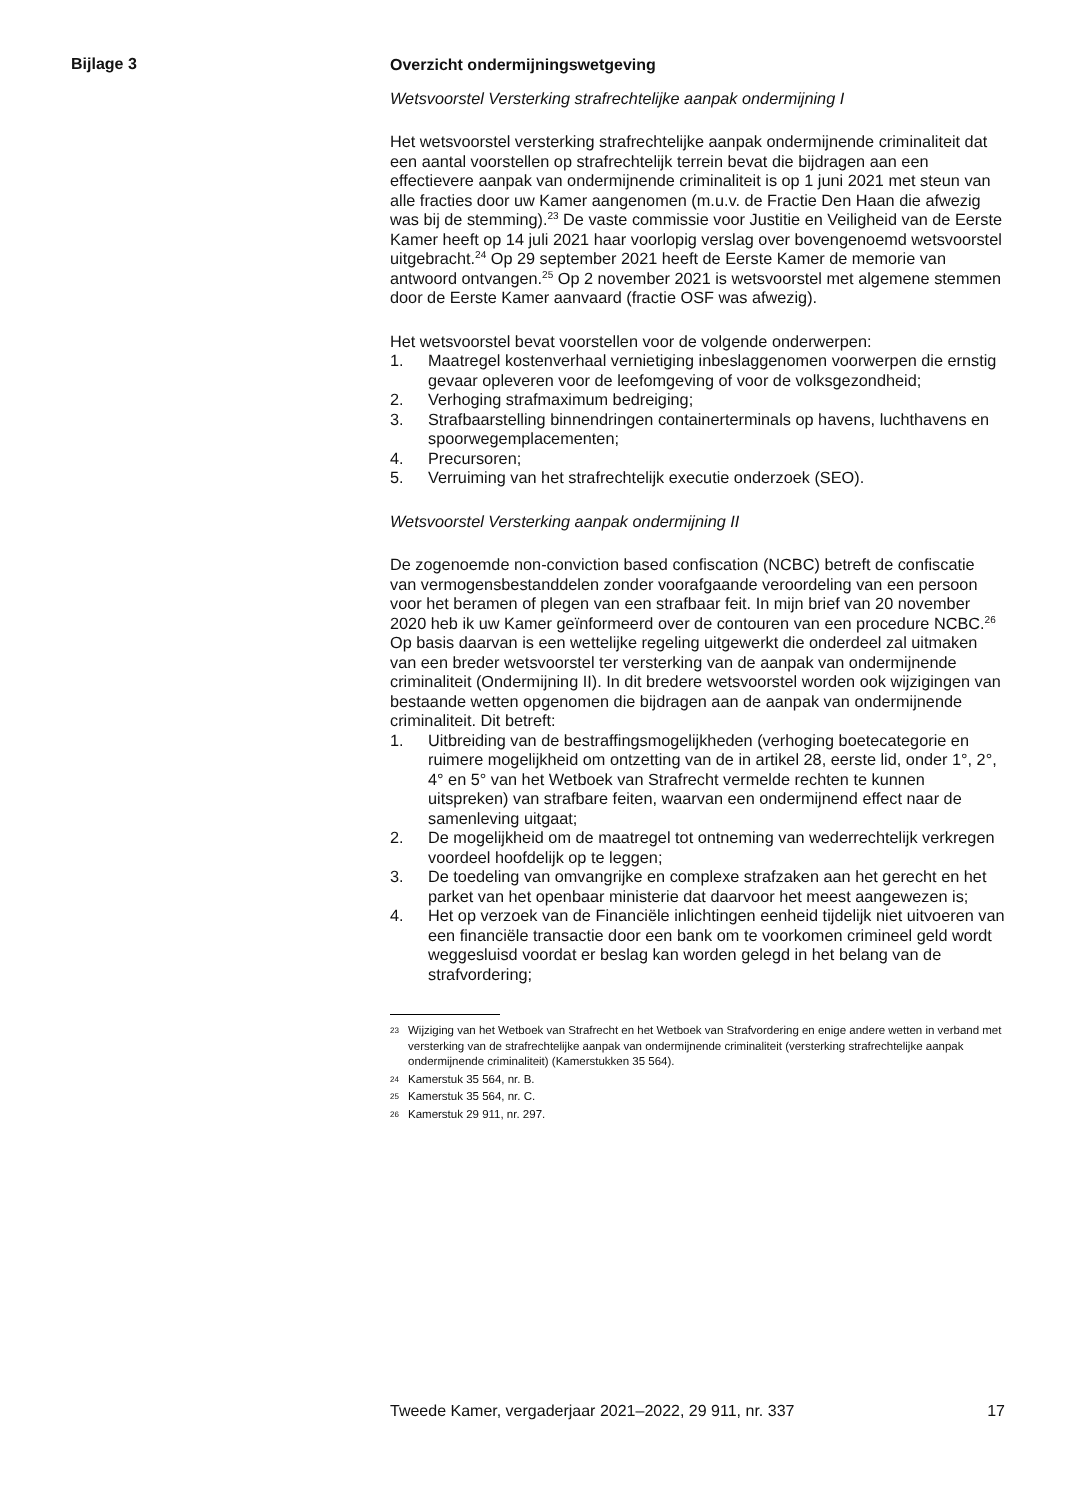Bijlage 3
Overzicht ondermijningswetgeving
Wetsvoorstel Versterking strafrechtelijke aanpak ondermijning I
Het wetsvoorstel versterking strafrechtelijke aanpak ondermijnende criminaliteit dat een aantal voorstellen op strafrechtelijk terrein bevat die bijdragen aan een effectievere aanpak van ondermijnende criminaliteit is op 1 juni 2021 met steun van alle fracties door uw Kamer aangenomen (m.u.v. de Fractie Den Haan die afwezig was bij de stemming).<sup>23</sup> De vaste commissie voor Justitie en Veiligheid van de Eerste Kamer heeft op 14 juli 2021 haar voorlopig verslag over bovengenoemd wetsvoorstel uitgebracht.<sup>24</sup> Op 29 september 2021 heeft de Eerste Kamer de memorie van antwoord ontvangen.<sup>25</sup> Op 2 november 2021 is wetsvoorstel met algemene stemmen door de Eerste Kamer aanvaard (fractie OSF was afwezig).
Het wetsvoorstel bevat voorstellen voor de volgende onderwerpen:
1. Maatregel kostenverhaal vernietiging inbeslaggenomen voorwerpen die ernstig gevaar opleveren voor de leefomgeving of voor de volksgezondheid;
2. Verhoging strafmaximum bedreiging;
3. Strafbaarstelling binnendringen containerterminals op havens, luchthavens en spoorwegemplacementen;
4. Precursoren;
5. Verruiming van het strafrechtelijk executie onderzoek (SEO).
Wetsvoorstel Versterking aanpak ondermijning II
De zogenoemde non-conviction based confiscation (NCBC) betreft de confiscatie van vermogensbestanddelen zonder voorafgaande veroordeling van een persoon voor het beramen of plegen van een strafbaar feit. In mijn brief van 20 november 2020 heb ik uw Kamer geïnformeerd over de contouren van een procedure NCBC.<sup>26</sup> Op basis daarvan is een wettelijke regeling uitgewerkt die onderdeel zal uitmaken van een breder wetsvoorstel ter versterking van de aanpak van ondermijnende criminaliteit (Ondermijning II). In dit bredere wetsvoorstel worden ook wijzigingen van bestaande wetten opgenomen die bijdragen aan de aanpak van ondermijnende criminaliteit. Dit betreft:
1. Uitbreiding van de bestraffingsmogelijkheden (verhoging boetecategorie en ruimere mogelijkheid om ontzetting van de in artikel 28, eerste lid, onder 1°, 2°, 4° en 5° van het Wetboek van Strafrecht vermelde rechten te kunnen uitspreken) van strafbare feiten, waarvan een ondermijnend effect naar de samenleving uitgaat;
2. De mogelijkheid om de maatregel tot ontneming van wederrechtelijk verkregen voordeel hoofdelijk op te leggen;
3. De toedeling van omvangrijke en complexe strafzaken aan het gerecht en het parket van het openbaar ministerie dat daarvoor het meest aangewezen is;
4. Het op verzoek van de Financiële inlichtingen eenheid tijdelijk niet uitvoeren van een financiële transactie door een bank om te voorkomen crimineel geld wordt weggesluisd voordat er beslag kan worden gelegd in het belang van de strafvordering;
23 Wijziging van het Wetboek van Strafrecht en het Wetboek van Strafvordering en enige andere wetten in verband met versterking van de strafrechtelijke aanpak van ondermijnende criminaliteit (versterking strafrechtelijke aanpak ondermijnende criminaliteit) (Kamerstukken 35 564).
24 Kamerstuk 35 564, nr. B.
25 Kamerstuk 35 564, nr. C.
26 Kamerstuk 29 911, nr. 297.
Tweede Kamer, vergaderjaar 2021–2022, 29 911, nr. 337 17